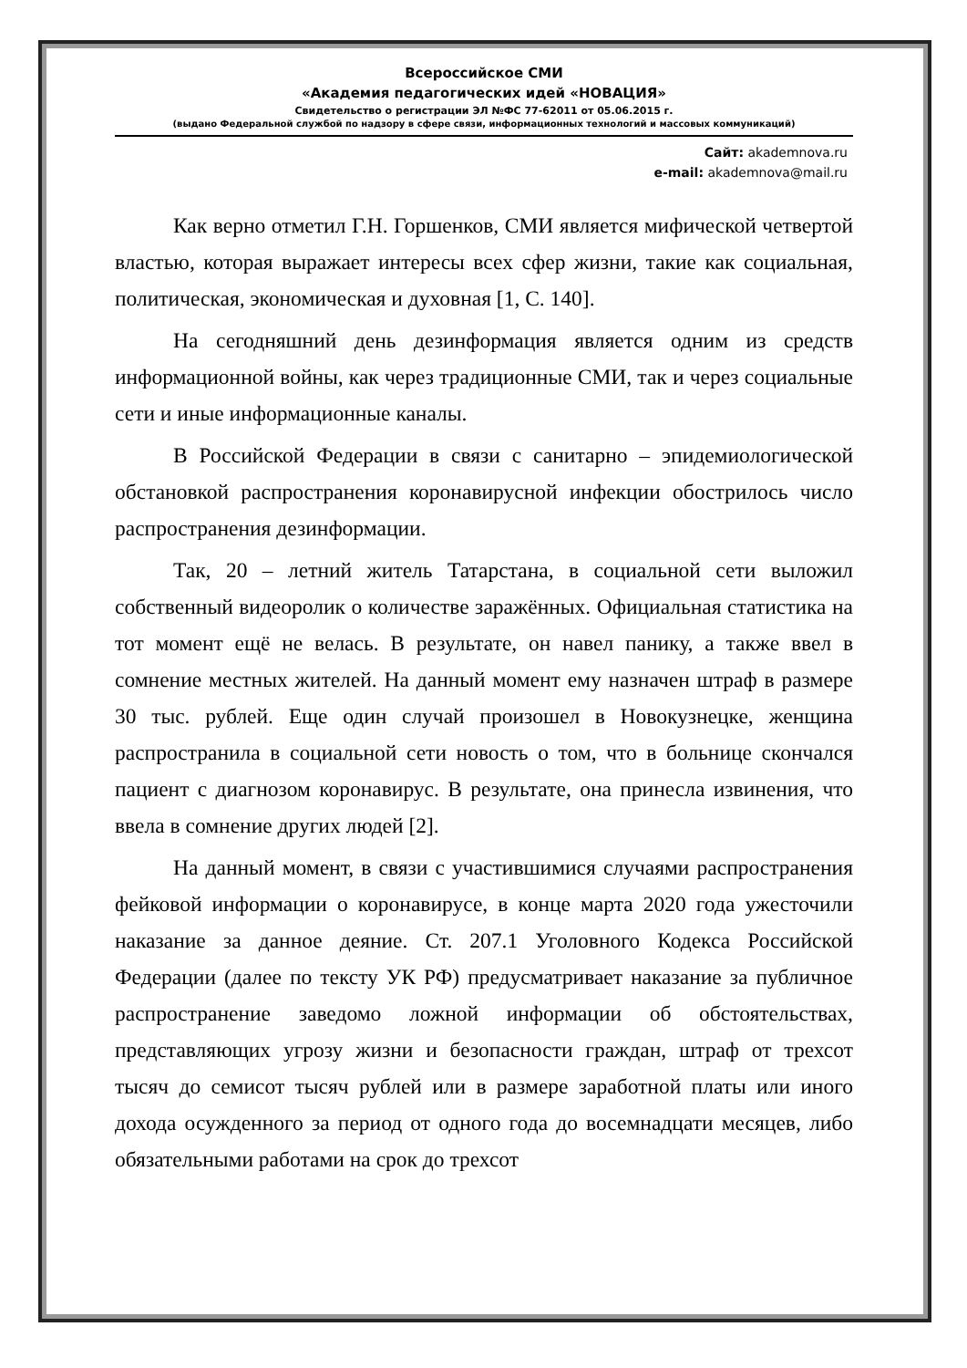Всероссийское СМИ
«Академия педагогических идей «НОВАЦИЯ»
Свидетельство о регистрации ЭЛ №ФС 77-62011 от 05.06.2015 г.
(выдано Федеральной службой по надзору в сфере связи, информационных технологий и массовых коммуникаций)
Сайт: akademnova.ru
e-mail: akademnova@mail.ru
Как верно отметил Г.Н. Горшенков, СМИ является мифической четвертой властью, которая выражает интересы всех сфер жизни, такие как социальная, политическая, экономическая и духовная [1, С. 140].
На сегодняшний день дезинформация является одним из средств информационной войны, как через традиционные СМИ, так и через социальные сети и иные информационные каналы.
В Российской Федерации в связи с санитарно – эпидемиологической обстановкой распространения коронавирусной инфекции обострилось число распространения дезинформации.
Так, 20 – летний житель Татарстана, в социальной сети выложил собственный видеоролик о количестве заражённых. Официальная статистика на тот момент ещё не велась. В результате, он навел панику, а также ввел в сомнение местных жителей. На данный момент ему назначен штраф в размере 30 тыс. рублей. Еще один случай произошел в Новокузнецке, женщина распространила в социальной сети новость о том, что в больнице скончался пациент с диагнозом коронавирус. В результате, она принесла извинения, что ввела в сомнение других людей [2].
На данный момент, в связи с участившимися случаями распространения фейковой информации о коронавирусе, в конце марта 2020 года ужесточили наказание за данное деяние. Ст. 207.1 Уголовного Кодекса Российской Федерации (далее по тексту УК РФ) предусматривает наказание за публичное распространение заведомо ложной информации об обстоятельствах, представляющих угрозу жизни и безопасности граждан, штраф от трехсот тысяч до семисот тысяч рублей или в размере заработной платы или иного дохода осужденного за период от одного года до восемнадцати месяцев, либо обязательными работами на срок до трехсот